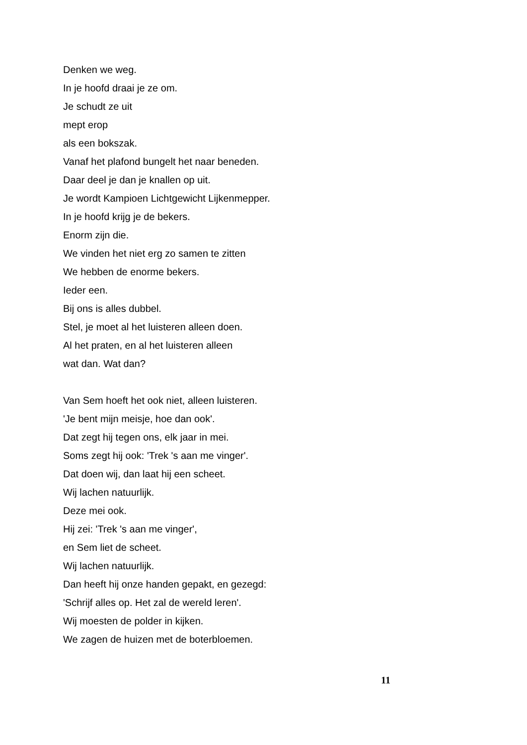Denken we weg.
In je hoofd draai je ze om.
Je schudt ze uit
mept erop
als een bokszak.
Vanaf het plafond bungelt het naar beneden.
Daar deel je dan je knallen op uit.
Je wordt Kampioen Lichtgewicht Lijkenmepper.
In je hoofd krijg je de bekers.
Enorm zijn die.
We vinden het niet erg zo samen te zitten
We hebben de enorme bekers.
Ieder een.
Bij ons is alles dubbel.
Stel, je moet al het luisteren alleen doen.
Al het praten, en al het luisteren alleen
wat dan. Wat dan?
Van Sem hoeft het ook niet, alleen luisteren.
'Je bent mijn meisje, hoe dan ook'.
Dat zegt hij tegen ons, elk jaar in mei.
Soms zegt hij ook: 'Trek 's aan me vinger'.
Dat doen wij, dan laat hij een scheet.
Wij lachen natuurlijk.
Deze mei ook.
Hij zei: 'Trek 's aan me vinger',
en Sem liet de scheet.
Wij lachen natuurlijk.
Dan heeft hij onze handen gepakt, en gezegd:
'Schrijf alles op. Het zal de wereld leren'.
Wij moesten de polder in kijken.
We zagen de huizen met de boterbloemen.
11